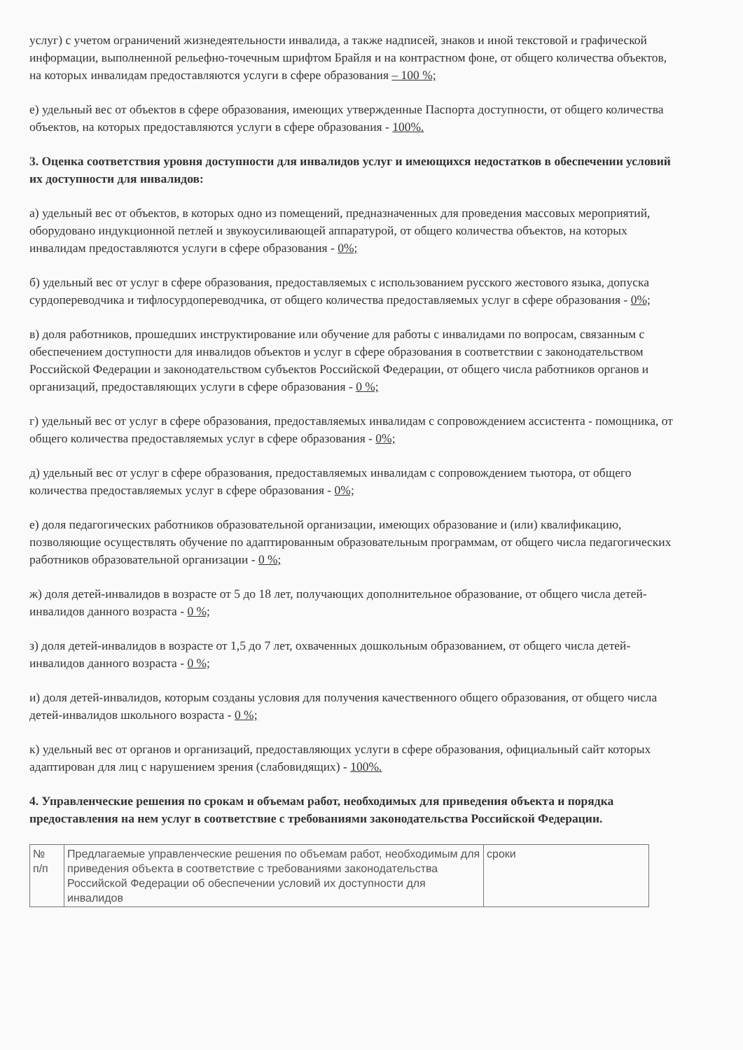услуг) с учетом ограничений жизнедеятельности инвалида, а также надписей, знаков и иной текстовой и графической информации, выполненной рельефно-точечным шрифтом Брайля и на контрастном фоне, от общего количества объектов, на которых инвалидам предоставляются услуги в сфере образования – 100 %;
е) удельный вес от объектов в сфере образования, имеющих утвержденные Паспорта доступности, от общего количества объектов, на которых предоставляются услуги в сфере образования - 100%.
3. Оценка соответствия уровня доступности для инвалидов услуг и имеющихся недостатков в обеспечении условий их доступности для инвалидов:
а) удельный вес от объектов, в которых одно из помещений, предназначенных для проведения массовых мероприятий, оборудовано индукционной петлей и звукоусиливающей аппаратурой, от общего количества объектов, на которых инвалидам предоставляются услуги в сфере образования - 0%;
б) удельный вес от услуг в сфере образования, предоставляемых с использованием русского жестового языка, допуска сурдопереводчика и тифлосурдопереводчика, от общего количества предоставляемых услуг в сфере образования - 0%;
в) доля работников, прошедших инструктирование или обучение для работы с инвалидами по вопросам, связанным с обеспечением доступности для инвалидов объектов и услуг в сфере образования в соответствии с законодательством Российской Федерации и законодательством субъектов Российской Федерации, от общего числа работников органов и организаций, предоставляющих услуги в сфере образования - 0 %;
г) удельный вес от услуг в сфере образования, предоставляемых инвалидам с сопровождением ассистента - помощника, от общего количества предоставляемых услуг в сфере образования - 0%;
д) удельный вес от услуг в сфере образования, предоставляемых инвалидам с сопровождением тьютора, от общего количества предоставляемых услуг в сфере образования - 0%;
е) доля педагогических работников образовательной организации, имеющих образование и (или) квалификацию, позволяющие осуществлять обучение по адаптированным образовательным программам, от общего числа педагогических работников образовательной организации - 0 %;
ж) доля детей-инвалидов в возрасте от 5 до 18 лет, получающих дополнительное образование, от общего числа детей-инвалидов данного возраста - 0 %;
з) доля детей-инвалидов в возрасте от 1,5 до 7 лет, охваченных дошкольным образованием, от общего числа детей-инвалидов данного возраста - 0 %;
и) доля детей-инвалидов, которым созданы условия для получения качественного общего образования, от общего числа детей-инвалидов школьного возраста - 0 %;
к) удельный вес от органов и организаций, предоставляющих услуги в сфере образования, официальный сайт которых адаптирован для лиц с нарушением зрения (слабовидящих) - 100%.
4. Управленческие решения по срокам и объемам работ, необходимых для приведения объекта и порядка предоставления на нем услуг в соответствие с требованиями законодательства Российской Федерации.
| № п/п | Предлагаемые управленческие решения по объемам работ, необходимым для приведения объекта в соответствие с требованиями законодательства Российской Федерации об обеспечении условий их доступности для инвалидов | сроки |